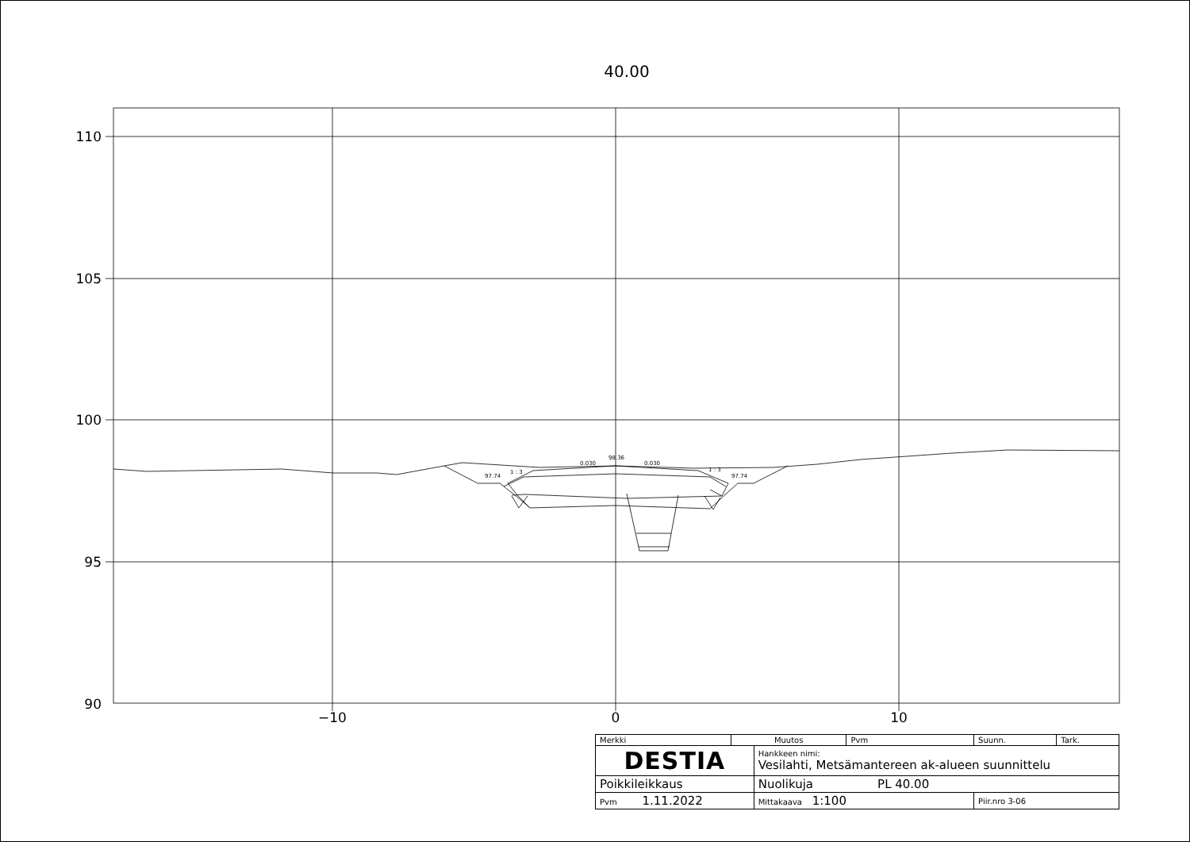40.00
110
105
100
95
90
−10
0
10
97.74
97.74
98.36
0.030
0.030
1 : 3
1 : 3
| Merkki | Muutos | | Pvm | Suunn. | Tark. |
| DESTIA | | Hankkeen nimi: Vesilahti, Metsämantereen ak-alueen suunnittelu | | | |
| Poikkileikkaus | | Nuolikuja PL 40.00 | | | |
| Pvm 1.11.2022 | | Mittakaava 1:100 | | Piir.nro 3-06 | |